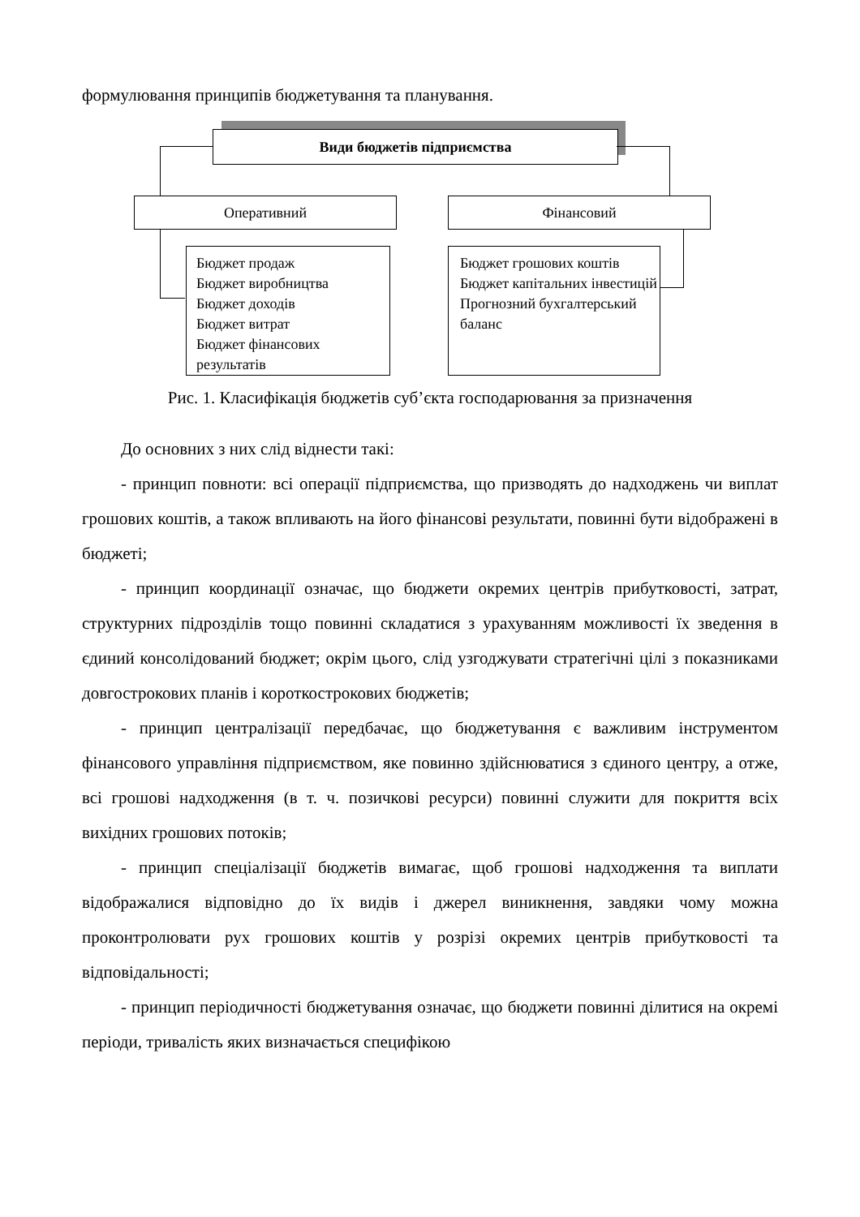формулювання принципів бюджетування та планування.
Види бюджетів підприємства
Оперативний Фінансовий
Бюджет продаж
Бюджет виробництва
Бюджет доходів
Бюджет витрат
Бюджет фінансових результатів
Бюджет грошових коштів
Бюджет капітальних інвестицій
Прогнозний бухгалтерський баланс
Рис. 1. Класифікація бюджетів суб’єкта господарювання за призначення
До основних з них слід віднести такі:
- принцип повноти: всі операції підприємства, що призводять до надходжень чи виплат грошових коштів, а також впливають на його фінансові результати, повинні бути відображені в бюджеті;
- принцип координації означає, що бюджети окремих центрів прибутковості, затрат, структурних підрозділів тощо повинні складатися з урахуванням можливості їх зведення в єдиний консолідований бюджет; окрім цього, слід узгоджувати стратегічні цілі з показниками довгострокових планів і короткострокових бюджетів;
- принцип централізації передбачає, що бюджетування є важливим інструментом фінансового управління підприємством, яке повинно здійснюватися з єдиного центру, а отже, всі грошові надходження (в т. ч. позичкові ресурси) повинні служити для покриття всіх вихідних грошових потоків;
- принцип спеціалізації бюджетів вимагає, щоб грошові надходження та виплати відображалися відповідно до їх видів і джерел виникнення, завдяки чому можна проконтролювати рух грошових коштів у розрізі окремих центрів прибутковості та відповідальності;
- принцип періодичності бюджетування означає, що бюджети повинні ділитися на окремі періоди, тривалість яких визначається специфікою